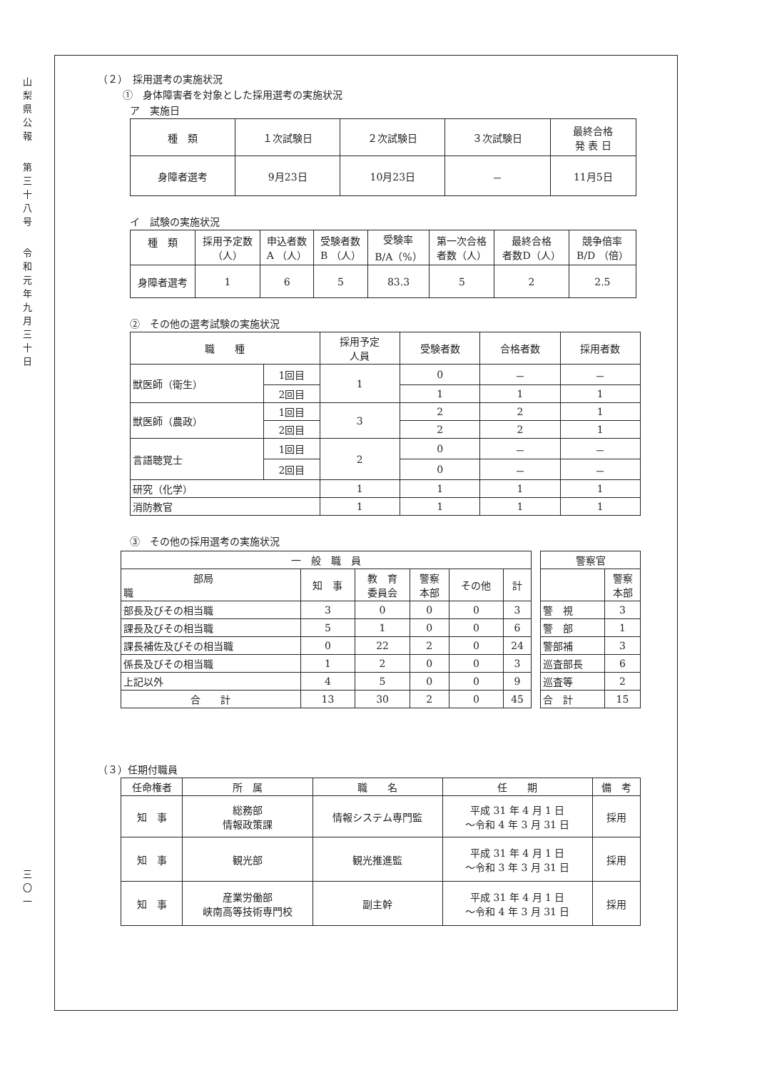山
梨
県
公
報
第
三
十
八
号
令
和
元
年
九
月
三
十
日
三
〇
一
（２）　採用選考の実施状況
①　身体障害者を対象とした採用選考の実施状況
ア　実施日
| 種 類 | １次試験日 | ２次試験日 | ３次試験日 | 最終合格 発 表 日 |
| --- | --- | --- | --- | --- |
| 身障者選考 | 9月23日 | 10月23日 | － | 11月5日 |
イ　試験の実施状況
| 種 類 | 採用予定数 （人） | 申込者数 A （人） | 受験者数 B （人） | 受験率 B/A（%） | 第一次合格 者数（人） | 最終合格 者数D（人） | 競争倍率 B/D （倍） |
| --- | --- | --- | --- | --- | --- | --- | --- |
| 身障者選考 | 1 | 6 | 5 | 83.3 | 5 | 2 | 2.5 |
②　その他の選考試験の実施状況
| 職 種 | | 採用予定 人員 | 受験者数 | 合格者数 | 採用者数 |
| --- | --- | --- | --- | --- | --- |
| 獣医師（衛生） | 1回目 | 1 | 0 | － | － |
| | 2回目 | | 1 | 1 | 1 |
| 獣医師（農政） | 1回目 | 3 | 2 | 2 | 1 |
| | 2回目 | | 2 | 2 | 1 |
| 言語聴覚士 | 1回目 | 2 | 0 | － | － |
| | 2回目 | | 0 | － | － |
| 研究（化学） | | 1 | 1 | 1 | 1 |
| 消防教官 | | 1 | 1 | 1 | 1 |
③　その他の採用選考の実施状況
| 一 般 職 員 | | | | | |
| --- | --- | --- | --- | --- | --- |
| 部局 職 | 知 事 | 教 育 委員会 | 警察 本部 | その他 | 計 |
| 部長及びその相当職 | 3 | 0 | 0 | 0 | 3 |
| 課長及びその相当職 | 5 | 1 | 0 | 0 | 6 |
| 課長補佐及びその相当職 | 0 | 22 | 2 | 0 | 24 |
| 係長及びその相当職 | 1 | 2 | 0 | 0 | 3 |
| 上記以外 | 4 | 5 | 0 | 0 | 9 |
| 合 計 | 13 | 30 | 2 | 0 | 45 |
| 警察官 | |
| --- | --- |
| | 警察 本部 |
| 警 視 | 3 |
| 警 部 | 1 |
| 警部補 | 3 |
| 巡査部長 | 6 |
| 巡査等 | 2 |
| 合 計 | 15 |
（３）任期付職員
| 任命権者 | 所 属 | 職 名 | 任 期 | 備 考 |
| --- | --- | --- | --- | --- |
| 知 事 | 総務部 情報政策課 | 情報システム専門監 | 平成 31 年 4 月 1 日 ～令和 4 年 3 月 31 日 | 採用 |
| 知 事 | 観光部 | 観光推進監 | 平成 31 年 4 月 1 日 ～令和 3 年 3 月 31 日 | 採用 |
| 知 事 | 産業労働部 峡南高等技術専門校 | 副主幹 | 平成 31 年 4 月 1 日 ～令和 4 年 3 月 31 日 | 採用 |